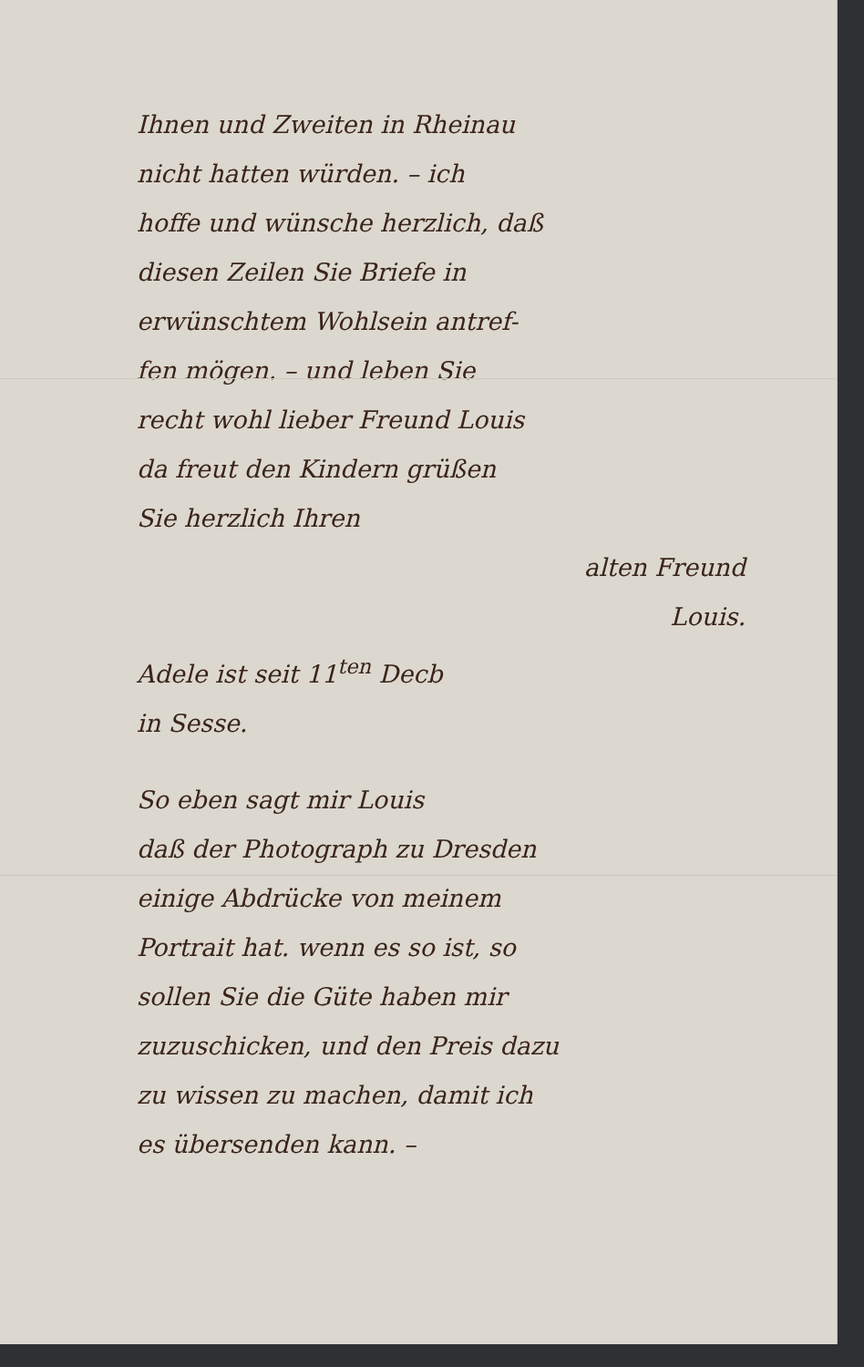Ihnen und Zweiten in Rheinau
nicht hatten würden. – ich
hoffe und wünsche herzlich, daß
diesen Zeilen Sie Briefe in
erwünschtem Wohlsein antref-
fen mögen. – und leben Sie
recht wohl lieber Freund Louis
da freut den Kindern grüßen
Sie herzlich Ihren
alten Freund
Louis.
Adele ist seit 11<sup>ten</sup> Decb
in Sesse.
So eben sagt mir Louis
daß der Photograph zu Dresden
einige Abdrücke von meinem
Portrait hat. wenn es so ist, so
sollen Sie die Güte haben mir
zuzuschicken, und den Preis dazu
zu wissen zu machen, damit ich
es übersenden kann. –